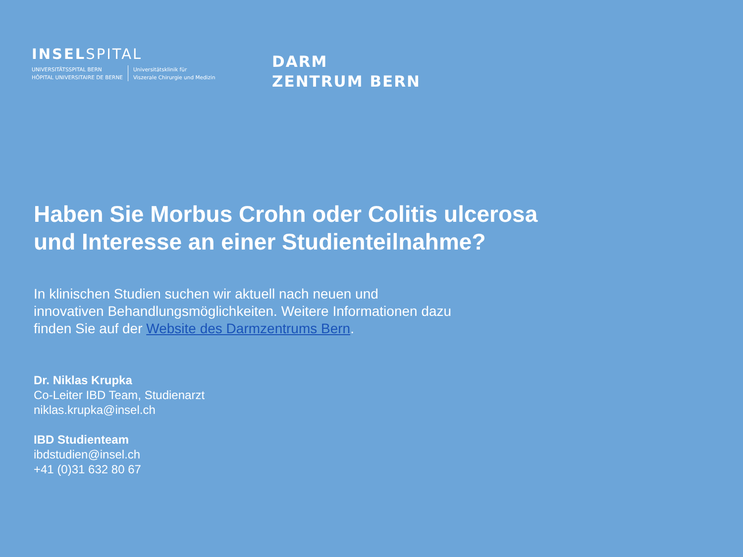INSELSPITAL
UNIVERSITÄTSSPITAL BERN
HÔPITAL UNIVERSITAIRE DE BERNE
Universitätsklinik für
Viszerale Chirurgie und Medizin
DARM
ZENTRUM BERN
Haben Sie Morbus Crohn oder Colitis ulcerosa
und Interesse an einer Studienteilnahme?
In klinischen Studien suchen wir aktuell nach neuen und
innovativen Behandlungsmöglichkeiten. Weitere Informationen dazu
finden Sie auf der Website des Darmzentrums Bern.
Dr. Niklas Krupka
Co-Leiter IBD Team, Studienarzt
niklas.krupka@insel.ch
IBD Studienteam
ibdstudien@insel.ch
+41 (0)31 632 80 67